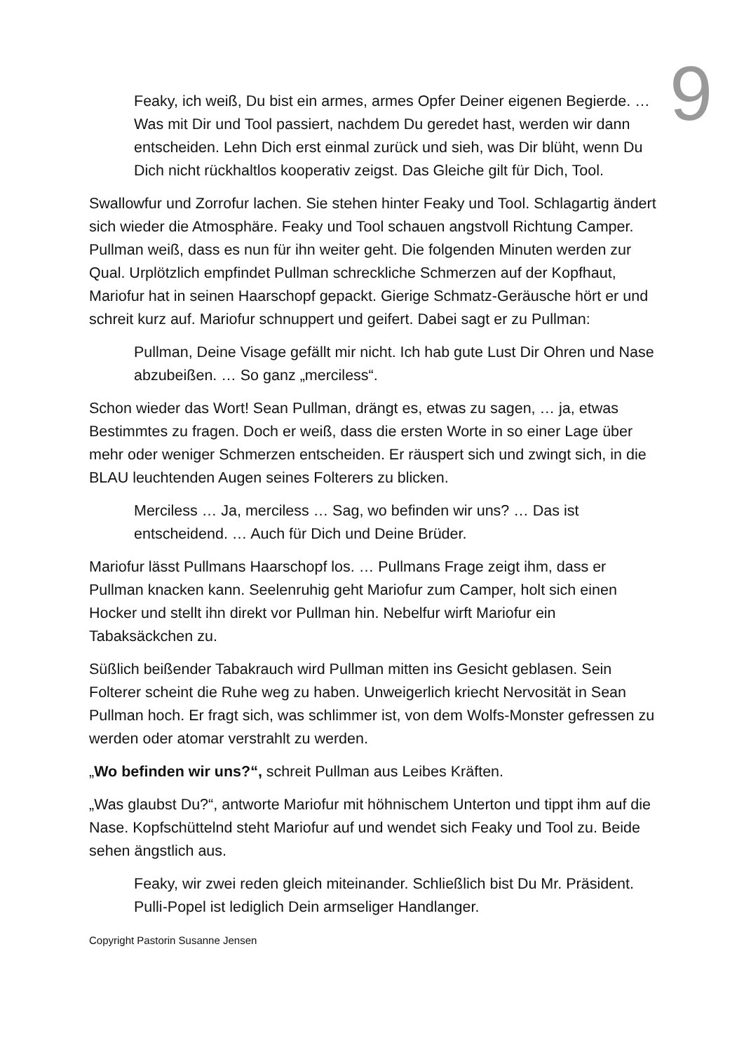9
Feaky, ich weiß, Du bist ein armes, armes Opfer Deiner eigenen Begierde. … Was mit Dir und Tool passiert, nachdem Du geredet hast, werden wir dann entscheiden. Lehn Dich erst einmal zurück und sieh, was Dir blüht, wenn Du Dich nicht rückhaltlos kooperativ zeigst. Das Gleiche gilt für Dich, Tool.
Swallowfur und Zorrofur lachen. Sie stehen hinter Feaky und Tool. Schlagartig ändert sich wieder die Atmosphäre. Feaky und Tool schauen angstvoll Richtung Camper. Pullman weiß, dass es nun für ihn weiter geht. Die folgenden Minuten werden zur Qual. Urplötzlich empfindet Pullman schreckliche Schmerzen auf der Kopfhaut, Mariofur hat in seinen Haarschopf gepackt. Gierige Schmatz-Geräusche hört er und schreit kurz auf. Mariofur schnuppert und geifert. Dabei sagt er zu Pullman:
Pullman, Deine Visage gefällt mir nicht. Ich hab gute Lust Dir Ohren und Nase abzubeißen. … So ganz „merciless“.
Schon wieder das Wort! Sean Pullman, drängt es, etwas zu sagen, … ja, etwas Bestimmtes zu fragen. Doch er weiß, dass die ersten Worte in so einer Lage über mehr oder weniger Schmerzen entscheiden. Er räuspert sich und zwingt sich, in die BLAU leuchtenden Augen seines Folterers zu blicken.
Merciless … Ja, merciless … Sag, wo befinden wir uns? … Das ist entscheidend. … Auch für Dich und Deine Brüder.
Mariofur lässt Pullmans Haarschopf los. … Pullmans Frage zeigt ihm, dass er Pullman knacken kann. Seelenruhig geht Mariofur zum Camper, holt sich einen Hocker und stellt ihn direkt vor Pullman hin. Nebelfur wirft Mariofur ein Tabaksäckchen zu.
Süßlich beißender Tabakrauch wird Pullman mitten ins Gesicht geblasen. Sein Folterer scheint die Ruhe weg zu haben. Unweigerlich kriecht Nervosität in Sean Pullman hoch. Er fragt sich, was schlimmer ist, von dem Wolfs-Monster gefressen zu werden oder atomar verstrahlt zu werden.
„Wo befinden wir uns?“, schreit Pullman aus Leibes Kräften.
„Was glaubst Du?“, antworte Mariofur mit höhnischem Unterton und tippt ihm auf die Nase. Kopfschüttelnd steht Mariofur auf und wendet sich Feaky und Tool zu. Beide sehen ängstlich aus.
Feaky, wir zwei reden gleich miteinander. Schließlich bist Du Mr. Präsident. Pulli-Popel ist lediglich Dein armseliger Handlanger.
Copyright Pastorin Susanne Jensen